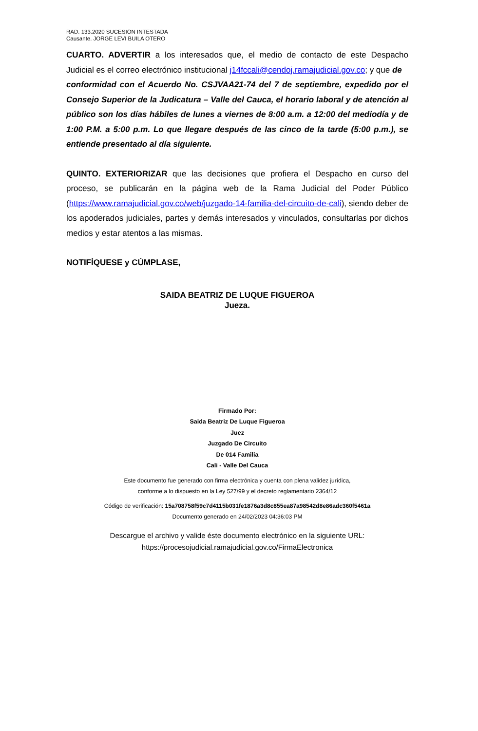RAD. 133.2020 SUCESIÓN INTESTADA
Causante. JORGE LEVI BUILA OTERO
CUARTO. ADVERTIR a los interesados que, el medio de contacto de este Despacho Judicial es el correo electrónico institucional j14fccali@cendoj.ramajudicial.gov.co; y que de
conformidad con el Acuerdo No. CSJVAA21-74 del 7 de septiembre, expedido por el Consejo Superior de la Judicatura – Valle del Cauca, el horario laboral y de atención al público son los días hábiles de lunes a viernes de 8:00 a.m. a 12:00 del mediodía y de 1:00 P.M. a 5:00 p.m. Lo que llegare después de las cinco de la tarde (5:00 p.m.), se entiende presentado al día siguiente.
QUINTO. EXTERIORIZAR que las decisiones que profiera el Despacho en curso del proceso, se publicarán en la página web de la Rama Judicial del Poder Público (https://www.ramajudicial.gov.co/web/juzgado-14-familia-del-circuito-de-cali), siendo deber de los apoderados judiciales, partes y demás interesados y vinculados, consultarlas por dichos medios y estar atentos a las mismas.
NOTIFÍQUESE y CÚMPLASE,
SAIDA BEATRIZ DE LUQUE FIGUEROA
Jueza.
Firmado Por:
Saida Beatriz De Luque Figueroa
Juez
Juzgado De Circuito
De 014 Familia
Cali - Valle Del Cauca
Este documento fue generado con firma electrónica y cuenta con plena validez jurídica,
conforme a lo dispuesto en la Ley 527/99 y el decreto reglamentario 2364/12
Código de verificación: 15a708758f59c7d4115b031fe1876a3d8c855ea87a98542d8e86adc360f5461a
Documento generado en 24/02/2023 04:36:03 PM
Descargue el archivo y valide éste documento electrónico en la siguiente URL:
https://procesojudicial.ramajudicial.gov.co/FirmaElectronica